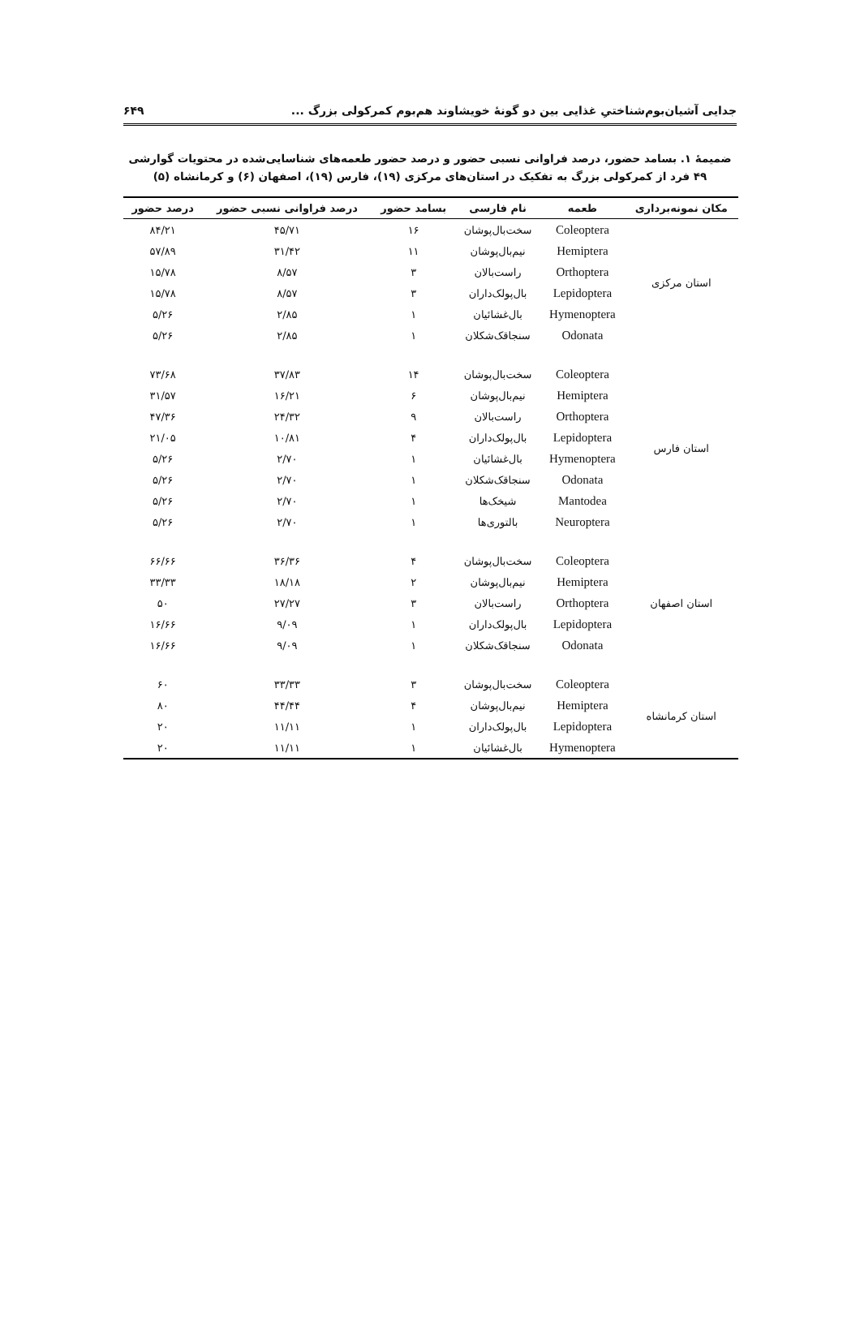جدایی آشیان‌بوم‌شناختیِ غذایی بین دو گونهٔ خویشاوند هم‌بوم کمرکولی بزرگ ... ۶۴۹
ضمیمهٔ ۱. بسامد حضور، درصد فراوانی نسبی حضور و درصد حضور طعمه‌های شناسایی‌شده در محتویات گوارشی ۴۹ فرد از کمرکولی بزرگ به تفکیک در استان‌های مرکزی (۱۹)، فارس (۱۹)، اصفهان (۶) و کرمانشاه (۵)
| مکان نمونه‌برداری | طعمه | نام فارسی | بسامد حضور | درصد فراوانی نسبی حضور | درصد حضور |
| --- | --- | --- | --- | --- | --- |
| استان مرکزی | Coleoptera | سخت‌بال‌پوشان | ۱۶ | ۴۵/۷۱ | ۸۴/۲۱ |
| | Hemiptera | نیم‌بال‌پوشان | ۱۱ | ۳۱/۴۲ | ۵۷/۸۹ |
| | Orthoptera | راست‌بالان | ۳ | ۸/۵۷ | ۱۵/۷۸ |
| | Lepidoptera | بال‌پولک‌داران | ۳ | ۸/۵۷ | ۱۵/۷۸ |
| | Hymenoptera | بال‌غشائیان | ۱ | ۲/۸۵ | ۵/۲۶ |
| | Odonata | سنجاقک‌شکلان | ۱ | ۲/۸۵ | ۵/۲۶ |
| استان فارس | Coleoptera | سخت‌بال‌پوشان | ۱۴ | ۳۷/۸۳ | ۷۳/۶۸ |
| | Hemiptera | نیم‌بال‌پوشان | ۶ | ۱۶/۲۱ | ۳۱/۵۷ |
| | Orthoptera | راست‌بالان | ۹ | ۲۴/۳۲ | ۴۷/۳۶ |
| | Lepidoptera | بال‌پولک‌داران | ۴ | ۱۰/۸۱ | ۲۱/۰۵ |
| | Hymenoptera | بال‌غشائیان | ۱ | ۲/۷۰ | ۵/۲۶ |
| | Odonata | سنجاقک‌شکلان | ۱ | ۲/۷۰ | ۵/۲۶ |
| | Mantodea | شیخک‌ها | ۱ | ۲/۷۰ | ۵/۲۶ |
| | Neuroptera | بالتوری‌ها | ۱ | ۲/۷۰ | ۵/۲۶ |
| استان اصفهان | Coleoptera | سخت‌بال‌پوشان | ۴ | ۳۶/۳۶ | ۶۶/۶۶ |
| | Hemiptera | نیم‌بال‌پوشان | ۲ | ۱۸/۱۸ | ۳۳/۳۳ |
| | Orthoptera | راست‌بالان | ۳ | ۲۷/۲۷ | ۵۰ |
| | Lepidoptera | بال‌پولک‌داران | ۱ | ۹/۰۹ | ۱۶/۶۶ |
| | Odonata | سنجاقک‌شکلان | ۱ | ۹/۰۹ | ۱۶/۶۶ |
| استان کرمانشاه | Coleoptera | سخت‌بال‌پوشان | ۳ | ۳۳/۳۳ | ۶۰ |
| | Hemiptera | نیم‌بال‌پوشان | ۴ | ۴۴/۴۴ | ۸۰ |
| | Lepidoptera | بال‌پولک‌داران | ۱ | ۱۱/۱۱ | ۲۰ |
| | Hymenoptera | بال‌غشائیان | ۱ | ۱۱/۱۱ | ۲۰ |